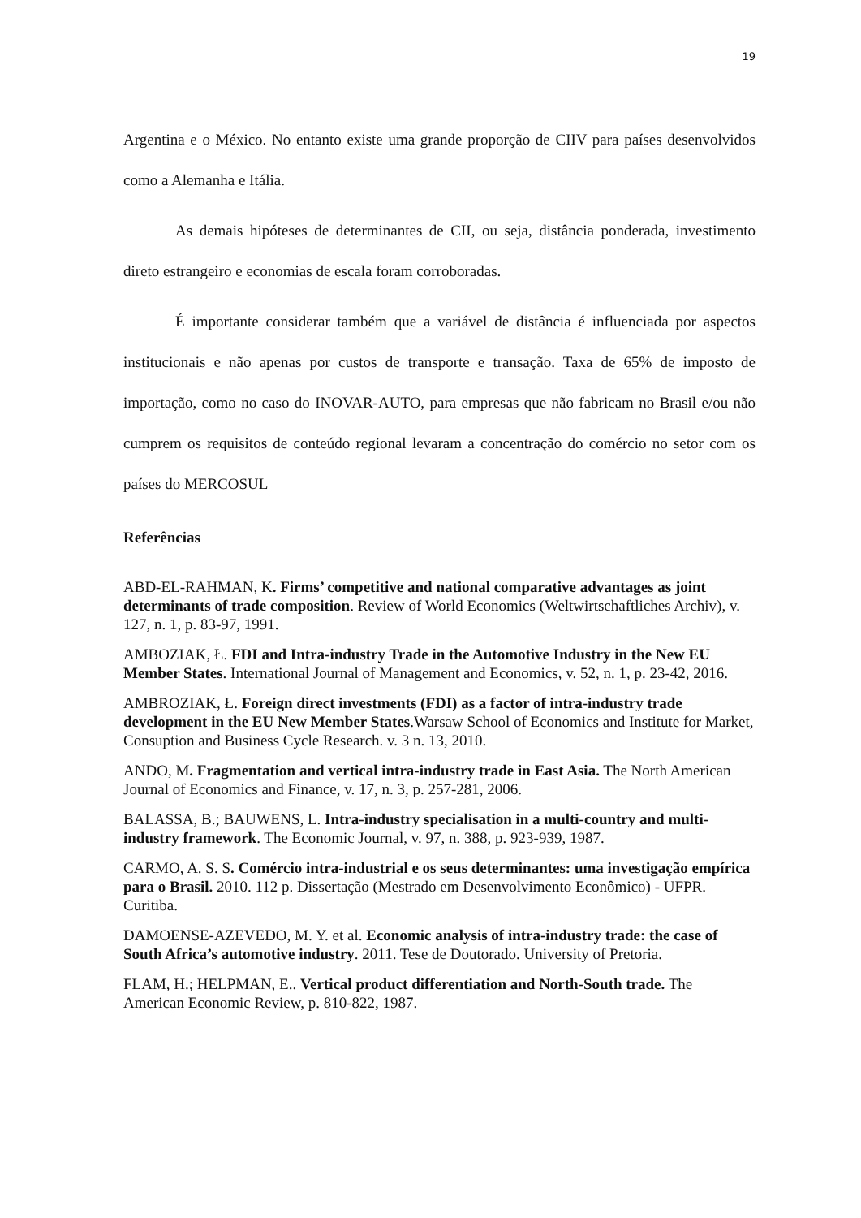19
Argentina e o México. No entanto existe uma grande proporção de CIIV para países desenvolvidos como a Alemanha e Itália.
As demais hipóteses de determinantes de CII, ou seja, distância ponderada, investimento direto estrangeiro e economias de escala foram corroboradas.
É importante considerar também que a variável de distância é influenciada por aspectos institucionais e não apenas por custos de transporte e transação. Taxa de 65% de imposto de importação, como no caso do INOVAR-AUTO, para empresas que não fabricam no Brasil e/ou não cumprem os requisitos de conteúdo regional levaram a concentração do comércio no setor com os países do MERCOSUL
Referências
ABD-EL-RAHMAN, K. Firms’ competitive and national comparative advantages as joint determinants of trade composition. Review of World Economics (Weltwirtschaftliches Archiv), v. 127, n. 1, p. 83-97, 1991.
AMBOZIAK, Ł. FDI and Intra-industry Trade in the Automotive Industry in the New EU Member States. International Journal of Management and Economics, v. 52, n. 1, p. 23-42, 2016.
AMBROZIAK, Ł. Foreign direct investments (FDI) as a factor of intra-industry trade development in the EU New Member States.Warsaw School of Economics and Institute for Market, Consuption and Business Cycle Research. v. 3 n. 13, 2010.
ANDO, M. Fragmentation and vertical intra-industry trade in East Asia. The North American Journal of Economics and Finance, v. 17, n. 3, p. 257-281, 2006.
BALASSA, B.; BAUWENS, L. Intra-industry specialisation in a multi-country and multi-industry framework. The Economic Journal, v. 97, n. 388, p. 923-939, 1987.
CARMO, A. S. S. Comércio intra-industrial e os seus determinantes: uma investigação empírica para o Brasil. 2010. 112 p. Dissertação (Mestrado em Desenvolvimento Econômico) - UFPR. Curitiba.
DAMOENSE-AZEVEDO, M. Y. et al. Economic analysis of intra-industry trade: the case of South Africa’s automotive industry. 2011. Tese de Doutorado. University of Pretoria.
FLAM, H.; HELPMAN, E.. Vertical product differentiation and North-South trade. The American Economic Review, p. 810-822, 1987.